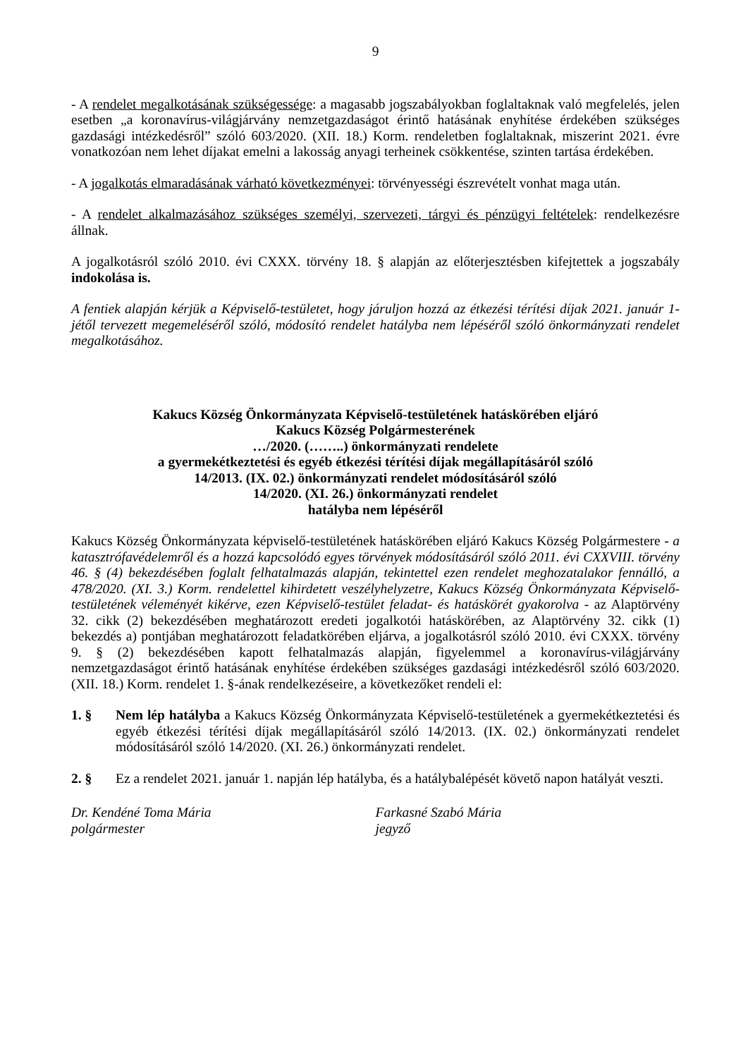9
- A rendelet megalkotásának szükségessége: a magasabb jogszabályokban foglaltaknak való megfelelés, jelen esetben „a koronavírus-világjárvány nemzetgazdaságot érintő hatásának enyhítése érdekében szükséges gazdasági intézkedésről” szóló 603/2020. (XII. 18.) Korm. rendeletben foglaltaknak, miszerint 2021. évre vonatkozóan nem lehet díjakat emelni a lakosság anyagi terheinek csökkentése, szinten tartása érdekében.
- A jogalkotás elmaradásának várható következményei: törvényességi észrevételt vonhat maga után.
- A rendelet alkalmazásához szükséges személyi, szervezeti, tárgyi és pénzügyi feltételek: rendelkezésre állnak.
A jogalkotásról szóló 2010. évi CXXX. törvény 18. § alapján az előterjesztésben kifejtettek a jogszabály indokolása is.
A fentiek alapján kérjük a Képviselő-testületet, hogy járuljon hozzá az étkezési térítési díjak 2021. január 1-jétől tervezett megemeléséről szóló, módosító rendelet hatályba nem lépéséről szóló önkormányzati rendelet megalkotásához.
Kakucs Község Önkormányzata Képviselő-testületének hatáskörében eljáró
Kakucs Község Polgármesterének
…/2020. (……..) önkormányzati rendelete
a gyermekétkeztetési és egyéb étkezési térítési díjak megállapításáról szóló
14/2013. (IX. 02.) önkormányzati rendelet módosításáról szóló
14/2020. (XI. 26.) önkormányzati rendelet
hatályba nem lépéséről
Kakucs Község Önkormányzata képviselő-testületének hatáskörében eljáró Kakucs Község Polgármestere - a katasztrófavédelemről és a hozzá kapcsolódó egyes törvények módosításáról szóló 2011. évi CXXVIII. törvény 46. § (4) bekezdésében foglalt felhatalmazás alapján, tekintettel ezen rendelet meghozatalakor fennálló, a 478/2020. (XI. 3.) Korm. rendelettel kihirdetett veszélyhelyzetre, Kakucs Község Önkormányzata Képviselő-testületének véleményét kikérve, ezen Képviselő-testület feladat- és hatáskörét gyakorolva - az Alaptörvény 32. cikk (2) bekezdésében meghatározott eredeti jogalkotói hatáskörében, az Alaptörvény 32. cikk (1) bekezdés a) pontjában meghatározott feladatkörében eljárva, a jogalkotásról szóló 2010. évi CXXX. törvény 9. § (2) bekezdésében kapott felhatalmazás alapján, figyelemmel a koronavírus-világjárvány nemzetgazdaságot érintő hatásának enyhítése érdekében szükséges gazdasági intézkedésről szóló 603/2020. (XII. 18.) Korm. rendelet 1. §-ának rendelkezéseire, a következőket rendeli el:
1. § Nem lép hatályba a Kakucs Község Önkormányzata Képviselő-testületének a gyermekétkeztetési és egyéb étkezési térítési díjak megállapításáról szóló 14/2013. (IX. 02.) önkormányzati rendelet módosításáról szóló 14/2020. (XI. 26.) önkormányzati rendelet.
2. § Ez a rendelet 2021. január 1. napján lép hatályba, és a hatálybalépését követő napon hatályát veszti.
Dr. Kendéné Toma Mária
polgármester
Farkasné Szabó Mária
jegyző